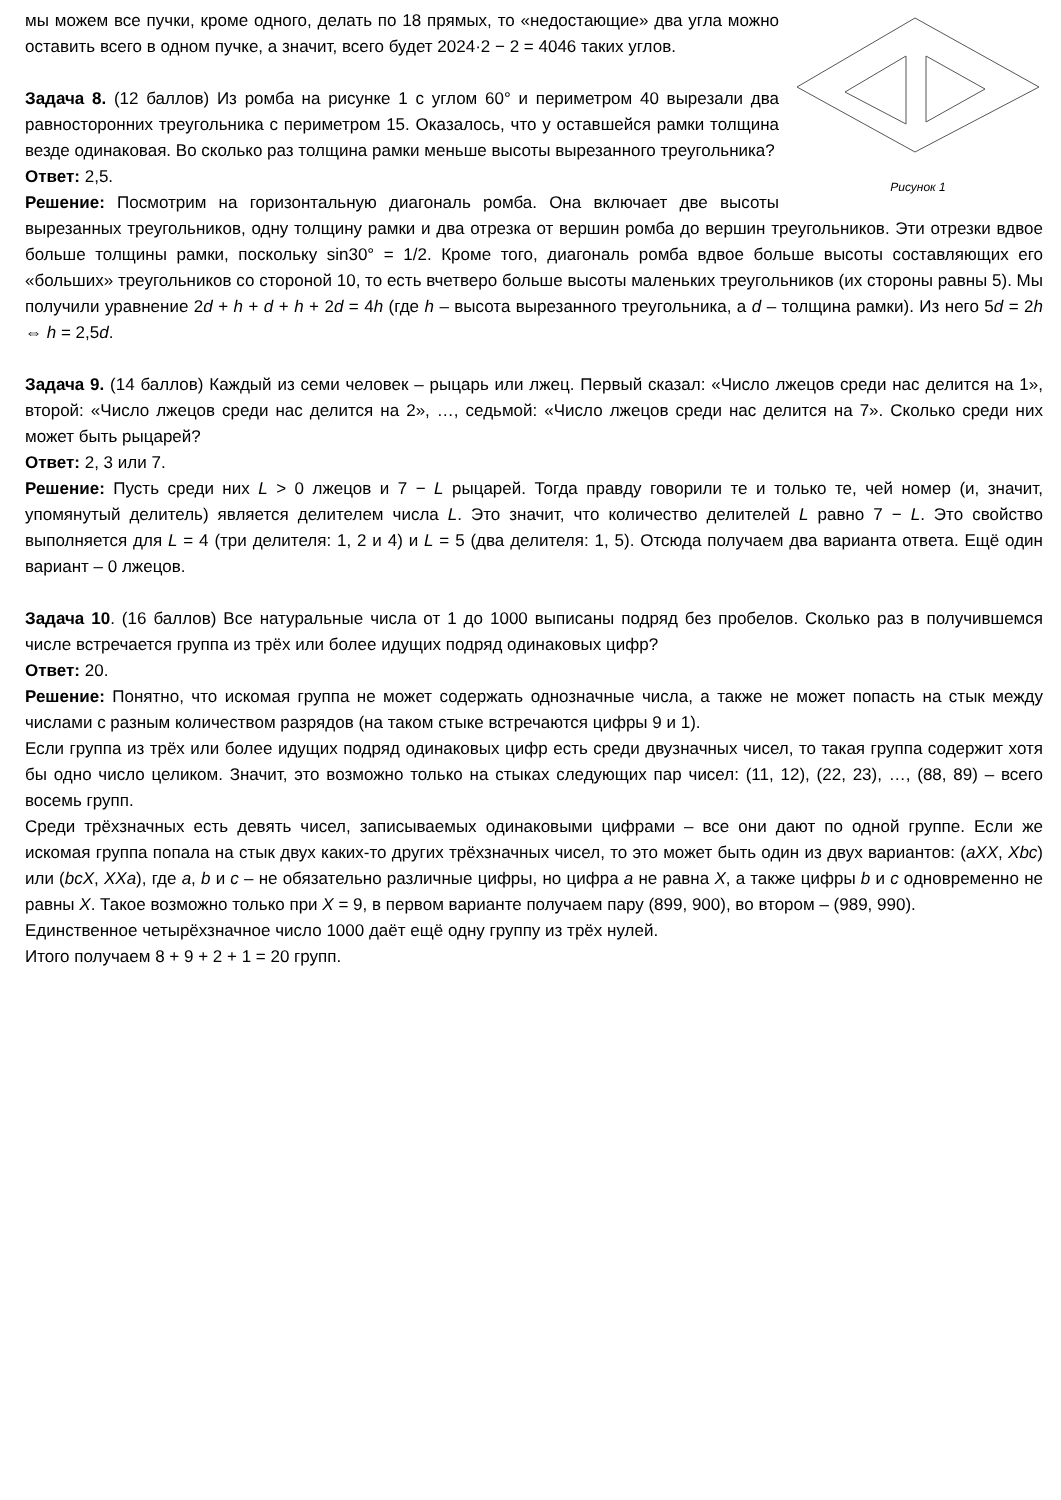Рисунок 1
мы можем все пучки, кроме одного, делать по 18 прямых, то «недостающие» два угла можно оставить всего в одном пучке, а значит, всего будет 2024·2 − 2 = 4046 таких углов.
Задача 8. (12 баллов) Из ромба на рисунке 1 с углом 60° и периметром 40 вырезали два равносторонних треугольника с периметром 15. Оказалось, что у оставшейся рамки толщина везде одинаковая. Во сколько раз толщина рамки меньше высоты вырезанного треугольника?
Ответ: 2,5.
Решение: Посмотрим на горизонтальную диагональ ромба. Она включает две высоты вырезанных треугольников, одну толщину рамки и два отрезка от вершин ромба до вершин треугольников. Эти отрезки вдвое больше толщины рамки, поскольку sin30° = 1/2. Кроме того, диагональ ромба вдвое больше высоты составляющих его «больших» треугольников со стороной 10, то есть вчетверо больше высоты маленьких треугольников (их стороны равны 5). Мы получили уравнение 2d + h + d + h + 2d = 4h (где h – высота вырезанного треугольника, а d – толщина рамки). Из него 5d = 2h ⇔ h = 2,5d.
Задача 9. (14 баллов) Каждый из семи человек – рыцарь или лжец. Первый сказал: «Число лжецов среди нас делится на 1», второй: «Число лжецов среди нас делится на 2», …, седьмой: «Число лжецов среди нас делится на 7». Сколько среди них может быть рыцарей?
Ответ: 2, 3 или 7.
Решение: Пусть среди них L > 0 лжецов и 7 − L рыцарей. Тогда правду говорили те и только те, чей номер (и, значит, упомянутый делитель) является делителем числа L. Это значит, что количество делителей L равно 7 − L. Это свойство выполняется для L = 4 (три делителя: 1, 2 и 4) и L = 5 (два делителя: 1, 5). Отсюда получаем два варианта ответа. Ещё один вариант – 0 лжецов.
Задача 10. (16 баллов) Все натуральные числа от 1 до 1000 выписаны подряд без пробелов. Сколько раз в получившемся числе встречается группа из трёх или более идущих подряд одинаковых цифр?
Ответ: 20.
Решение: Понятно, что искомая группа не может содержать однозначные числа, а также не может попасть на стык между числами с разным количеством разрядов (на таком стыке встречаются цифры 9 и 1).
Если группа из трёх или более идущих подряд одинаковых цифр есть среди двузначных чисел, то такая группа содержит хотя бы одно число целиком. Значит, это возможно только на стыках следующих пар чисел: (11, 12), (22, 23), …, (88, 89) – всего восемь групп.
Среди трёхзначных есть девять чисел, записываемых одинаковыми цифрами – все они дают по одной группе. Если же искомая группа попала на стык двух каких-то других трёхзначных чисел, то это может быть один из двух вариантов: (aXX, Xbc) или (bcX, XXa), где a, b и c – не обязательно различные цифры, но цифра a не равна X, а также цифры b и c одновременно не равны X. Такое возможно только при X = 9, в первом варианте получаем пару (899, 900), во втором – (989, 990).
Единственное четырёхзначное число 1000 даёт ещё одну группу из трёх нулей.
Итого получаем 8 + 9 + 2 + 1 = 20 групп.